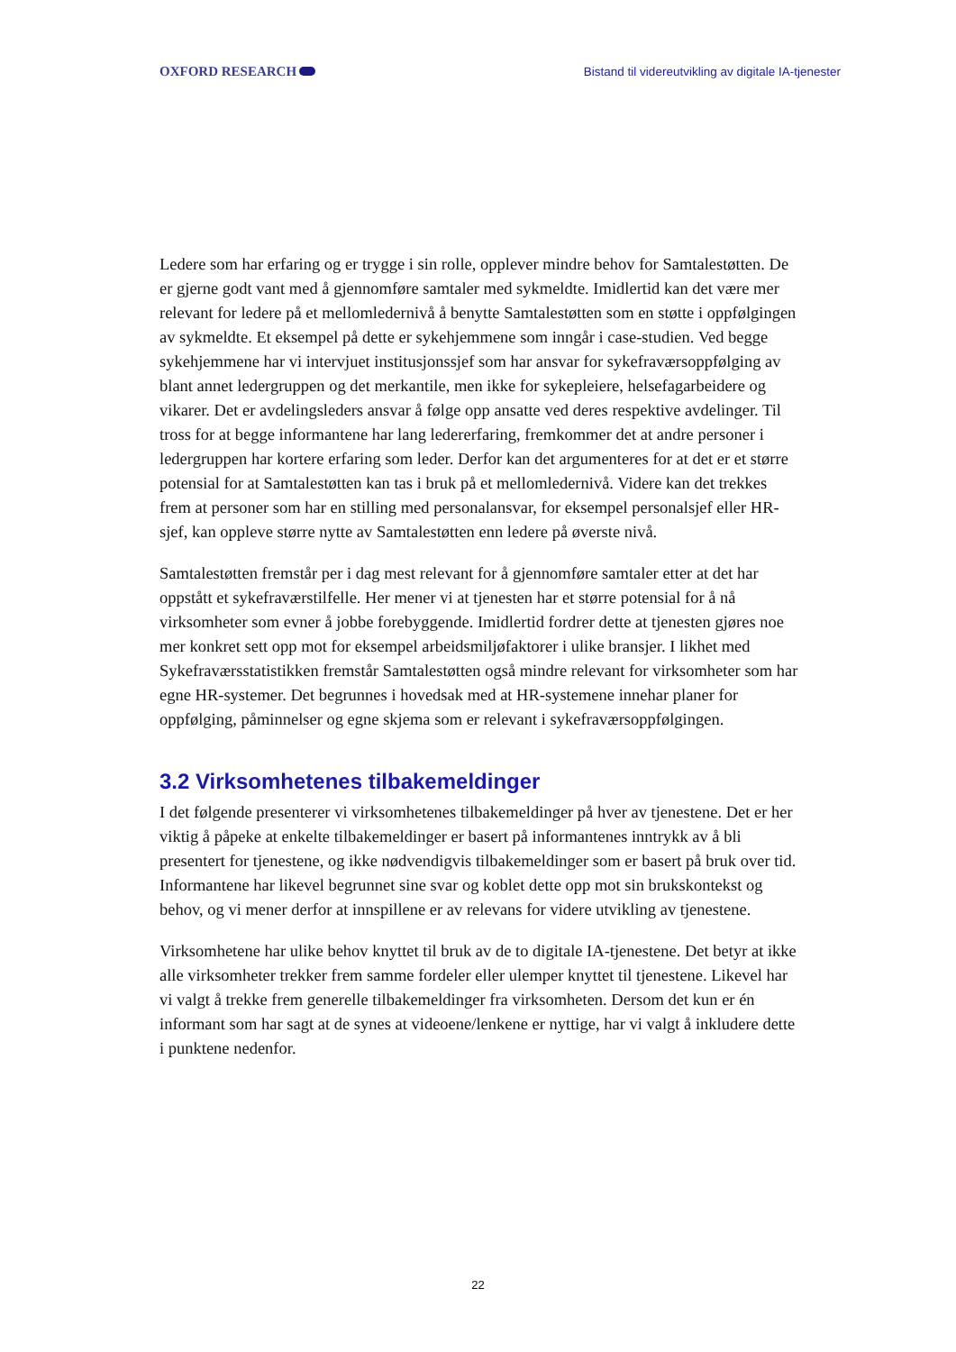OXFORD RESEARCH
Bistand til videreutvikling av digitale IA-tjenester
Ledere som har erfaring og er trygge i sin rolle, opplever mindre behov for Samtalestøtten. De er gjerne godt vant med å gjennomføre samtaler med sykmeldte. Imidlertid kan det være mer relevant for ledere på et mellomledernivå å benytte Samtalestøtten som en støtte i oppfølgingen av sykmeldte. Et eksempel på dette er sykehjemmene som inngår i case-studien. Ved begge sykehjemmene har vi intervjuet institusjonssjef som har ansvar for sykefraværsoppfølging av blant annet ledergruppen og det merkantile, men ikke for sykepleiere, helsefagarbeidere og vikarer. Det er avdelingsleders ansvar å følge opp ansatte ved deres respektive avdelinger. Til tross for at begge informantene har lang ledererfaring, fremkommer det at andre personer i ledergruppen har kortere erfaring som leder. Derfor kan det argumenteres for at det er et større potensial for at Samtalestøtten kan tas i bruk på et mellomledernivå. Videre kan det trekkes frem at personer som har en stilling med personalansvar, for eksempel personalsjef eller HR-sjef, kan oppleve større nytte av Samtalestøtten enn ledere på øverste nivå.
Samtalestøtten fremstår per i dag mest relevant for å gjennomføre samtaler etter at det har oppstått et sykefraværstilfelle. Her mener vi at tjenesten har et større potensial for å nå virksomheter som evner å jobbe forebyggende. Imidlertid fordrer dette at tjenesten gjøres noe mer konkret sett opp mot for eksempel arbeidsmiljøfaktorer i ulike bransjer. I likhet med Sykefraværsstatistikken fremstår Samtalestøtten også mindre relevant for virksomheter som har egne HR-systemer. Det begrunnes i hovedsak med at HR-systemene innehar planer for oppfølging, påminnelser og egne skjema som er relevant i sykefraværsoppfølgingen.
3.2 Virksomhetenes tilbakemeldinger
I det følgende presenterer vi virksomhetenes tilbakemeldinger på hver av tjenestene. Det er her viktig å påpeke at enkelte tilbakemeldinger er basert på informantenes inntrykk av å bli presentert for tjenestene, og ikke nødvendigvis tilbakemeldinger som er basert på bruk over tid. Informantene har likevel begrunnet sine svar og koblet dette opp mot sin brukskontekst og behov, og vi mener derfor at innspillene er av relevans for videre utvikling av tjenestene.
Virksomhetene har ulike behov knyttet til bruk av de to digitale IA-tjenestene. Det betyr at ikke alle virksomheter trekker frem samme fordeler eller ulemper knyttet til tjenestene. Likevel har vi valgt å trekke frem generelle tilbakemeldinger fra virksomheten. Dersom det kun er én informant som har sagt at de synes at videoene/lenkene er nyttige, har vi valgt å inkludere dette i punktene nedenfor.
22